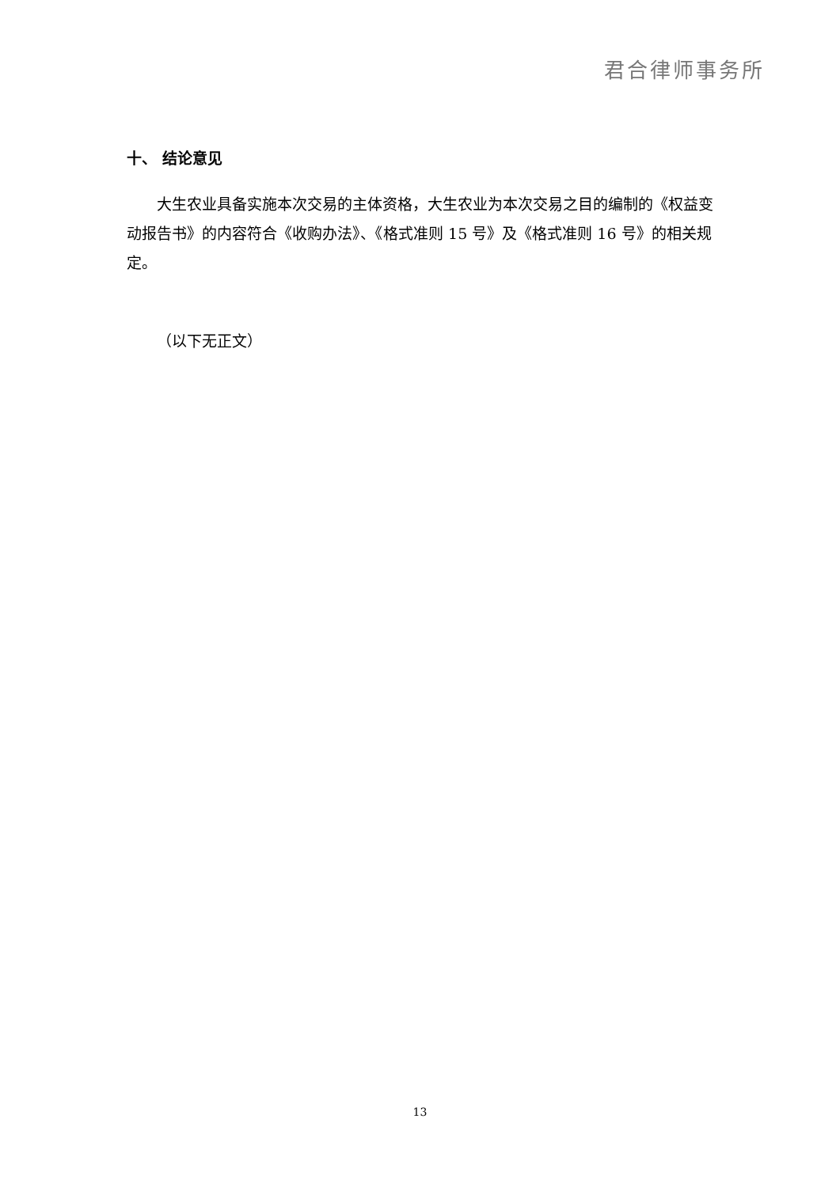君合律师事务所
十、 结论意见
大生农业具备实施本次交易的主体资格，大生农业为本次交易之目的编制的《权益变动报告书》的内容符合《收购办法》、《格式准则 15 号》及《格式准则 16 号》的相关规定。
（以下无正文）
13